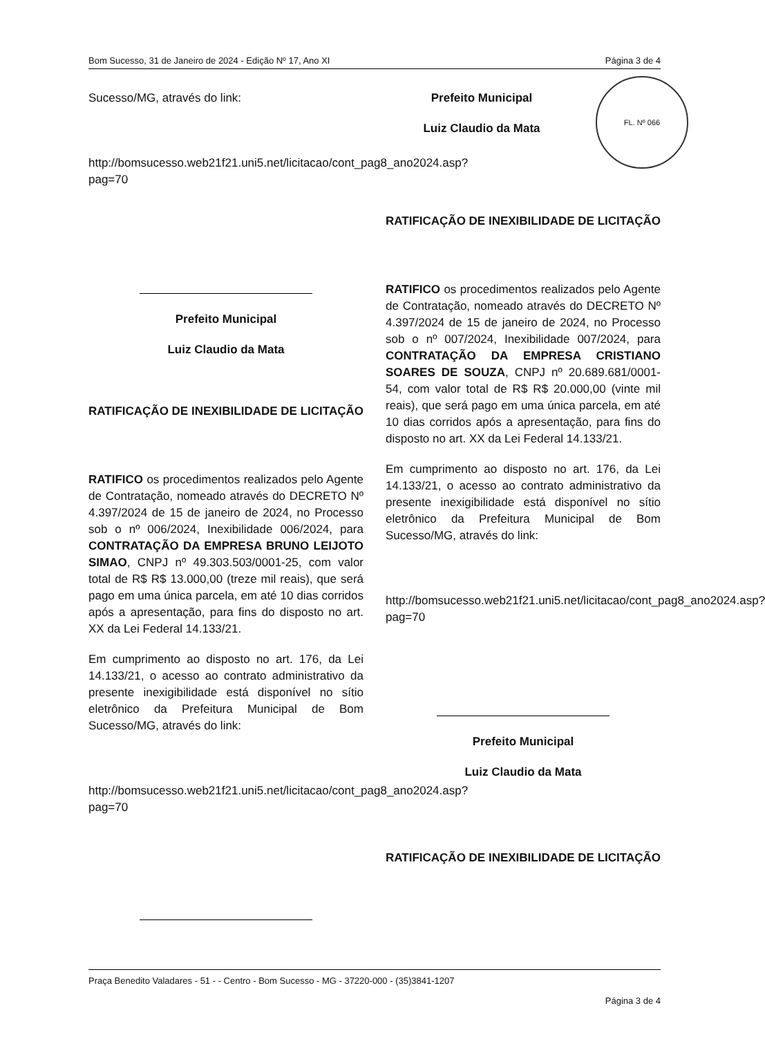Bom Sucesso, 31 de Janeiro de 2024 - Edição Nº 17, Ano XI Página 3 de 4
FL. Nº 066
Sucesso/MG, através do link:
http://bomsucesso.web21f21.uni5.net/licitacao/cont_pag8_ano2024.asp?pag=70
Prefeito Municipal
Luiz Claudio da Mata
RATIFICAÇÃO DE INEXIBILIDADE DE LICITAÇÃO
RATIFICO os procedimentos realizados pelo Agente de Contratação, nomeado através do DECRETO Nº 4.397/2024 de 15 de janeiro de 2024, no Processo sob o nº 006/2024, Inexibilidade 006/2024, para CONTRATAÇÃO DA EMPRESA BRUNO LEIJOTO SIMAO, CNPJ nº 49.303.503/0001-25, com valor total de R$ R$ 13.000,00 (treze mil reais), que será pago em uma única parcela, em até 10 dias corridos após a apresentação, para fins do disposto no art. XX da Lei Federal 14.133/21.
Em cumprimento ao disposto no art. 176, da Lei 14.133/21, o acesso ao contrato administrativo da presente inexigibilidade está disponível no sítio eletrônico da Prefeitura Municipal de Bom Sucesso/MG, através do link:
http://bomsucesso.web21f21.uni5.net/licitacao/cont_pag8_ano2024.asp?pag=70
Prefeito Municipal
Luiz Claudio da Mata
RATIFICAÇÃO DE INEXIBILIDADE DE LICITAÇÃO
RATIFICO os procedimentos realizados pelo Agente de Contratação, nomeado através do DECRETO Nº 4.397/2024 de 15 de janeiro de 2024, no Processo sob o nº 007/2024, Inexibilidade 007/2024, para CONTRATAÇÃO DA EMPRESA CRISTIANO SOARES DE SOUZA, CNPJ nº 20.689.681/0001-54, com valor total de R$ R$ 20.000,00 (vinte mil reais), que será pago em uma única parcela, em até 10 dias corridos após a apresentação, para fins do disposto no art. XX da Lei Federal 14.133/21.
Em cumprimento ao disposto no art. 176, da Lei 14.133/21, o acesso ao contrato administrativo da presente inexigibilidade está disponível no sítio eletrônico da Prefeitura Municipal de Bom Sucesso/MG, através do link:
http://bomsucesso.web21f21.uni5.net/licitacao/cont_pag8_ano2024.asp?pag=70
Prefeito Municipal
Luiz Claudio da Mata
RATIFICAÇÃO DE INEXIBILIDADE DE LICITAÇÃO
Praça Benedito Valadares - 51 - - Centro - Bom Sucesso - MG - 37220-000 - (35)3841-1207
Página 3 de 4